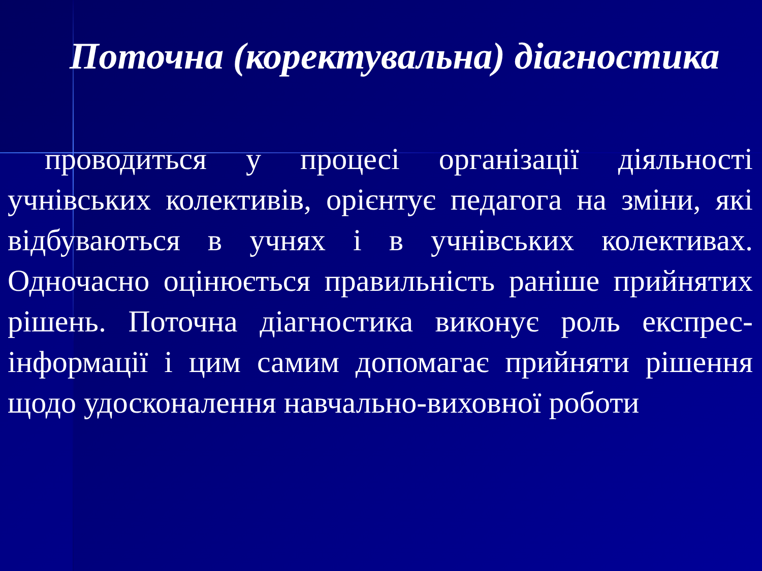Поточна (коректувальна) діагностика
проводиться у процесі організації діяльності учнівських колективів, орієнтує педагога на зміни, які відбуваються в учнях і в учнівських колективах. Одночасно оцінюється правильність раніше прийнятих рішень. Поточна діагностика виконує роль експрес-інформації і цим самим допомагає прийняти рішення щодо удосконалення навчально-виховної роботи